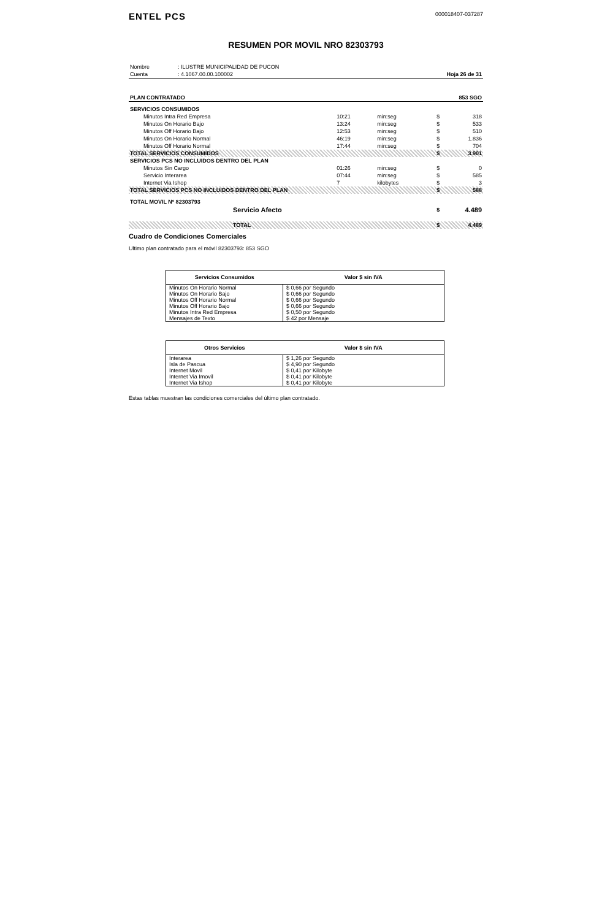ENTEL PCS
000018407-037287
RESUMEN POR MOVIL NRO 82303793
| Nombre | : ILUSTRE MUNICIPALIDAD DE PUCON | |
| Cuenta | : 4.1067.00.00.100002 | Hoja 26 de 31 |
| PLAN CONTRATADO | 853 SGO |
| SERVICIOS CONSUMIDOS | | | | |
| Minutos Intra Red Empresa | 10:21 | min:seg | $ | 318 |
| Minutos On Horario Bajo | 13:24 | min:seg | $ | 533 |
| Minutos Off Horario Bajo | 12:53 | min:seg | $ | 510 |
| Minutos On Horario Normal | 46:19 | min:seg | $ | 1.836 |
| Minutos Off Horario Normal | 17:44 | min:seg | $ | 704 |
| TOTAL SERVICIOS CONSUMIDOS | | | $ | 3.901 |
| SERVICIOS PCS NO INCLUIDOS DENTRO DEL PLAN | | | | |
| Minutos Sin Cargo | 01:26 | min:seg | $ | 0 |
| Servicio Interarea | 07:44 | min:seg | $ | 585 |
| Internet Via Ishop | 7 | kilobytes | $ | 3 |
| TOTAL SERVICIOS PCS NO INCLUIDOS DENTRO DEL PLAN | | | $ | 588 |
| TOTAL MOVIL Nº 82303793 | | | | |
| Servicio Afecto | | | $ | 4.489 |
| TOTAL | | | $ | 4.489 |
Cuadro de Condiciones Comerciales
Ultimo plan contratado para el móvil 82303793: 853 SGO
| Servicios Consumidos | Valor $ sin IVA |
| --- | --- |
| Minutos On Horario Normal | $ 0,66 por Segundo |
| Minutos On Horario Bajo | $ 0,66 por Segundo |
| Minutos Off Horario Normal | $ 0,66 por Segundo |
| Minutos Off Horario Bajo | $ 0,66 por Segundo |
| Minutos Intra Red Empresa | $ 0,50 por Segundo |
| Mensajes de Texto | $ 42 por Mensaje |
| Otros Servicios | Valor $ sin IVA |
| --- | --- |
| Interarea | $ 1,26 por Segundo |
| Isla de Pascua | $ 4,90 por Segundo |
| Internet Movil | $ 0,41 por Kilobyte |
| Internet Via Imovil | $ 0,41 por Kilobyte |
| Internet Via Ishop | $ 0,41 por Kilobyte |
Estas tablas muestran las condiciones comerciales del último plan contratado.